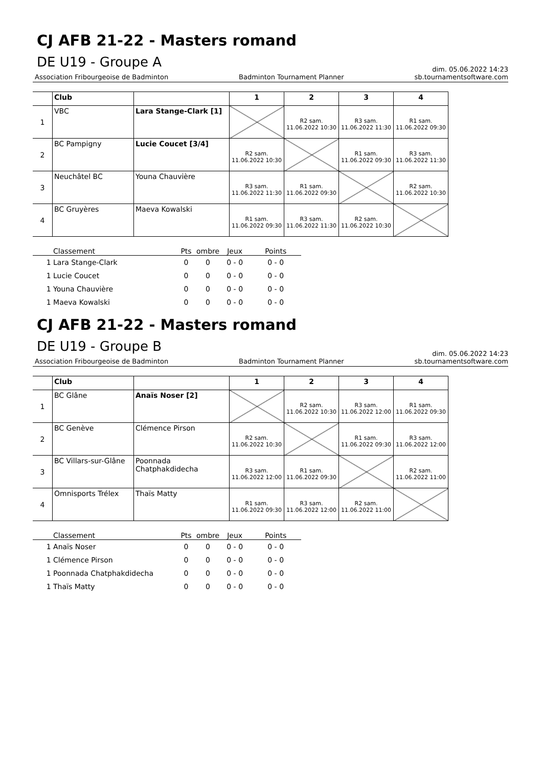CJ AFB 21-22 - Masters romand
DE U19 - Groupe A
dim. 05.06.2022 14:23
Association Fribourgeoise de Badminton Badminton Tournament Planner sb.tournamentsoftware.com
| | Club | | 1 | 2 | 3 | 4 |
| 1 | VBC | Lara Stange-Clark [1] | | R2 sam. 11.06.2022 10:30 | R3 sam. 11.06.2022 11:30 | R1 sam. 11.06.2022 09:30 |
| 2 | BC Pampigny | Lucie Coucet [3/4] | R2 sam. 11.06.2022 10:30 | | R1 sam. 11.06.2022 09:30 | R3 sam. 11.06.2022 11:30 |
| 3 | Neuchâtel BC | Youna Chauvière | R3 sam. 11.06.2022 11:30 | R1 sam. 11.06.2022 09:30 | | R2 sam. 11.06.2022 10:30 |
| 4 | BC Gruyères | Maeva Kowalski | R1 sam. 11.06.2022 09:30 | R3 sam. 11.06.2022 11:30 | R2 sam. 11.06.2022 10:30 | |
| Classement | Pts | ombre | Jeux | Points |
| --- | --- | --- | --- | --- |
| 1 Lara Stange-Clark | 0 | 0 | 0 - 0 | 0 - 0 |
| 1 Lucie Coucet | 0 | 0 | 0 - 0 | 0 - 0 |
| 1 Youna Chauvière | 0 | 0 | 0 - 0 | 0 - 0 |
| 1 Maeva Kowalski | 0 | 0 | 0 - 0 | 0 - 0 |
CJ AFB 21-22 - Masters romand
DE U19 - Groupe B
dim. 05.06.2022 14:23
Association Fribourgeoise de Badminton Badminton Tournament Planner sb.tournamentsoftware.com
| | Club | | 1 | 2 | 3 | 4 |
| 1 | BC Glâne | Anaïs Noser [2] | | R2 sam. 11.06.2022 10:30 | R3 sam. 11.06.2022 12:00 | R1 sam. 11.06.2022 09:30 |
| 2 | BC Genève | Clémence Pirson | R2 sam. 11.06.2022 10:30 | | R1 sam. 11.06.2022 09:30 | R3 sam. 11.06.2022 12:00 |
| 3 | BC Villars-sur-Glâne | Poonnada Chatphakdidecha | R3 sam. 11.06.2022 12:00 | R1 sam. 11.06.2022 09:30 | | R2 sam. 11.06.2022 11:00 |
| 4 | Omnisports Trélex | Thaïs Matty | R1 sam. 11.06.2022 09:30 | R3 sam. 11.06.2022 12:00 | R2 sam. 11.06.2022 11:00 | |
| Classement | Pts | ombre | Jeux | Points |
| --- | --- | --- | --- | --- |
| 1 Anaïs Noser | 0 | 0 | 0 - 0 | 0 - 0 |
| 1 Clémence Pirson | 0 | 0 | 0 - 0 | 0 - 0 |
| 1 Poonnada Chatphakdidecha | 0 | 0 | 0 - 0 | 0 - 0 |
| 1 Thaïs Matty | 0 | 0 | 0 - 0 | 0 - 0 |